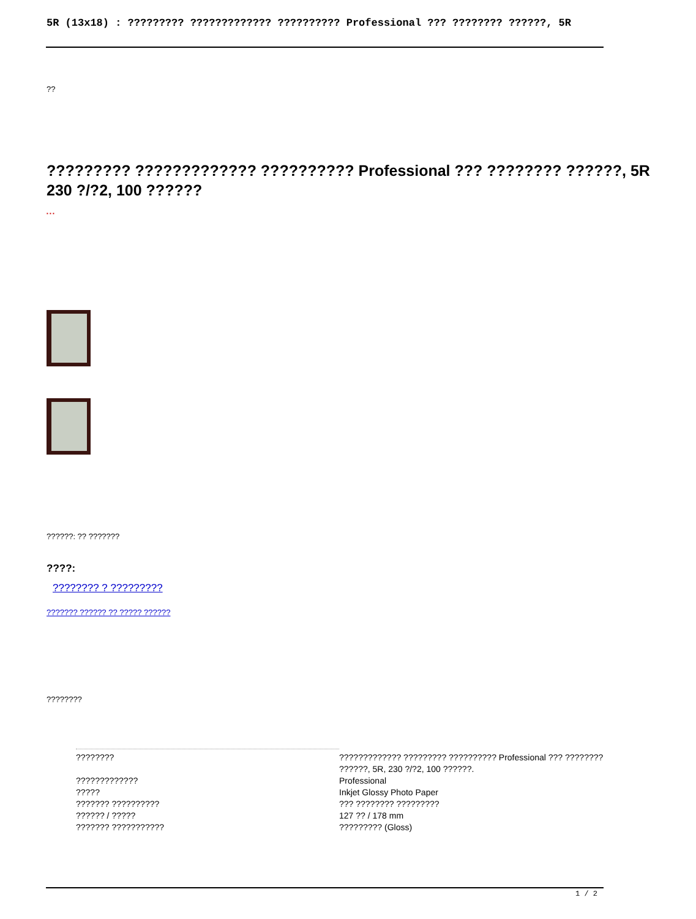5R (13x18) : ????????? ????????????? ?????????? Professional ??? ???????? ??????, 5R
??
????????? ????????????? ?????????? Professional ??? ???????? ??????, 5R
230 ?/?2, 100 ??????
▪ ▪ ▪
??????: ?? ???????
????:
???????? ? ?????????
??????? ?????? ?? ????? ??????
????????
| ???????? ????????????? ????? ??????? ?????????? ?????? / ????? ??????? ??????????? | ????????????? ????????? ?????????? Professional ??? ???????? ??????, 5R, 230 ?/?2, 100 ??????. Professional Inkjet Glossy Photo Paper ??? ???????? ????????? 127 ?? / 178 mm ????????? (Gloss) |
1 / 2